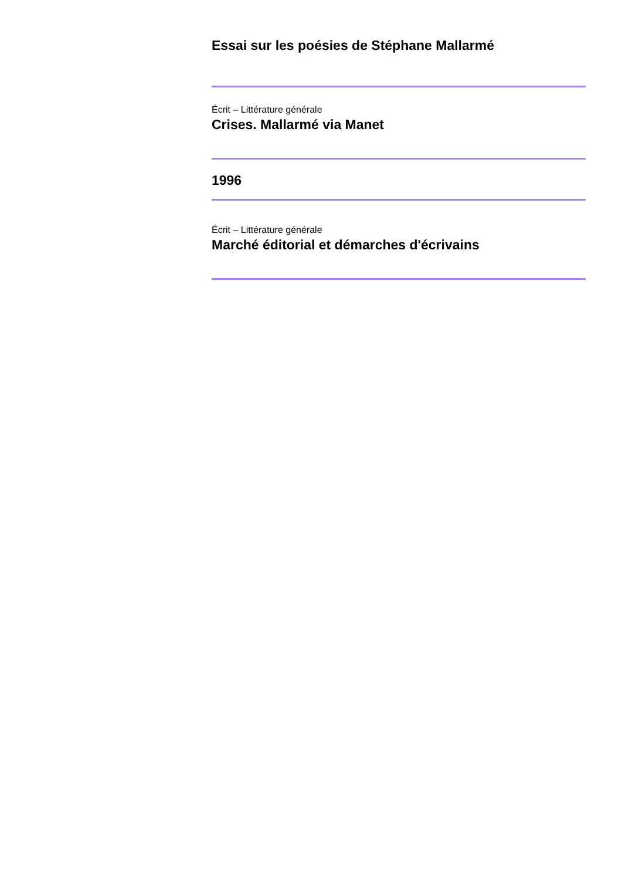Essai sur les poésies de Stéphane Mallarmé
Écrit – Littérature générale
Crises. Mallarmé via Manet
1996
Écrit – Littérature générale
Marché éditorial et démarches d'écrivains